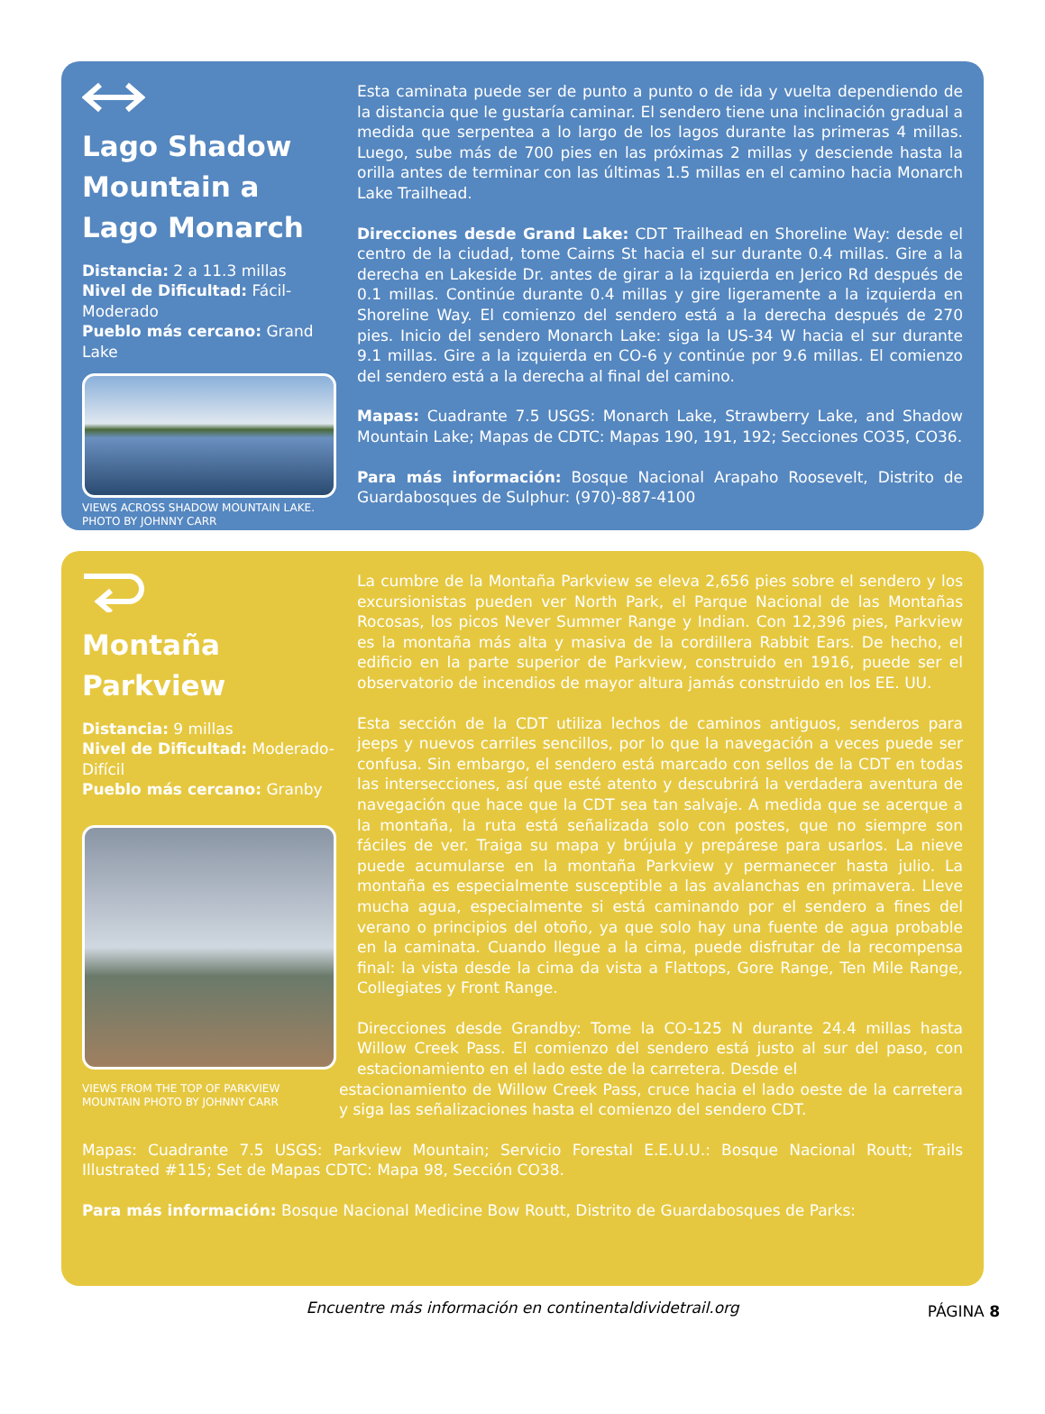Lago Shadow Mountain a Lago Monarch
Distancia: 2 a 11.3 millas
Nivel de Dificultad: Fácil-Moderado
Pueblo más cercano: Grand Lake
VIEWS ACROSS SHADOW MOUNTAIN LAKE. PHOTO BY JOHNNY CARR
Esta caminata puede ser de punto a punto o de ida y vuelta dependiendo de la distancia que le gustaría caminar. El sendero tiene una inclinación gradual a medida que serpentea a lo largo de los lagos durante las primeras 4 millas. Luego, sube más de 700 pies en las próximas 2 millas y desciende hasta la orilla antes de terminar con las últimas 1.5 millas en el camino hacia Monarch Lake Trailhead.
Direcciones desde Grand Lake: CDT Trailhead en Shoreline Way: desde el centro de la ciudad, tome Cairns St hacia el sur durante 0.4 millas. Gire a la derecha en Lakeside Dr. antes de girar a la izquierda en Jerico Rd después de 0.1 millas. Continúe durante 0.4 millas y gire ligeramente a la izquierda en Shoreline Way. El comienzo del sendero está a la derecha después de 270 pies. Inicio del sendero Monarch Lake: siga la US-34 W hacia el sur durante 9.1 millas. Gire a la izquierda en CO-6 y continúe por 9.6 millas. El comienzo del sendero está a la derecha al final del camino.
Mapas: Cuadrante 7.5 USGS: Monarch Lake, Strawberry Lake, and Shadow Mountain Lake; Mapas de CDTC: Mapas 190, 191, 192; Secciones CO35, CO36.
Para más información: Bosque Nacional Arapaho Roosevelt, Distrito de Guardabosques de Sulphur: (970)-887-4100
Montaña Parkview
Distancia: 9 millas
Nivel de Dificultad: Moderado- Difícil
Pueblo más cercano: Granby
VIEWS FROM THE TOP OF PARKVIEW MOUNTAIN PHOTO BY JOHNNY CARR
La cumbre de la Montaña Parkview se eleva 2,656 pies sobre el sendero y los excursionistas pueden ver North Park, el Parque Nacional de las Montañas Rocosas, los picos Never Summer Range y Indian. Con 12,396 pies, Parkview es la montaña más alta y masiva de la cordillera Rabbit Ears. De hecho, el edificio en la parte superior de Parkview, construido en 1916, puede ser el observatorio de incendios de mayor altura jamás construido en los EE. UU.
Esta sección de la CDT utiliza lechos de caminos antiguos, senderos para jeeps y nuevos carriles sencillos, por lo que la navegación a veces puede ser confusa. Sin embargo, el sendero está marcado con sellos de la CDT en todas las intersecciones, así que esté atento y descubrirá la verdadera aventura de navegación que hace que la CDT sea tan salvaje. A medida que se acerque a la montaña, la ruta está señalizada solo con postes, que no siempre son fáciles de ver. Traiga su mapa y brújula y prepárese para usarlos. La nieve puede acumularse en la montaña Parkview y permanecer hasta julio. La montaña es especialmente susceptible a las avalanchas en primavera. Lleve mucha agua, especialmente si está caminando por el sendero a fines del verano o principios del otoño, ya que solo hay una fuente de agua probable en la caminata. Cuando llegue a la cima, puede disfrutar de la recompensa final: la vista desde la cima da vista a Flattops, Gore Range, Ten Mile Range, Collegiates y Front Range.
Direcciones desde Grandby: Tome la CO-125 N durante 24.4 millas hasta Willow Creek Pass. El comienzo del sendero está justo al sur del paso, con estacionamiento en el lado este de la carretera. Desde el
estacionamiento de Willow Creek Pass, cruce hacia el lado oeste de la carretera y siga las señalizaciones hasta el comienzo del sendero CDT.
Mapas: Cuadrante 7.5 USGS: Parkview Mountain; Servicio Forestal E.E.U.U.: Bosque Nacional Routt; Trails Illustrated #115; Set de Mapas CDTC: Mapa 98, Sección CO38.
Para más información: Bosque Nacional Medicine Bow Routt, Distrito de Guardabosques de Parks:
Encuentre más información en continentaldividetrail.org PÁGINA 8